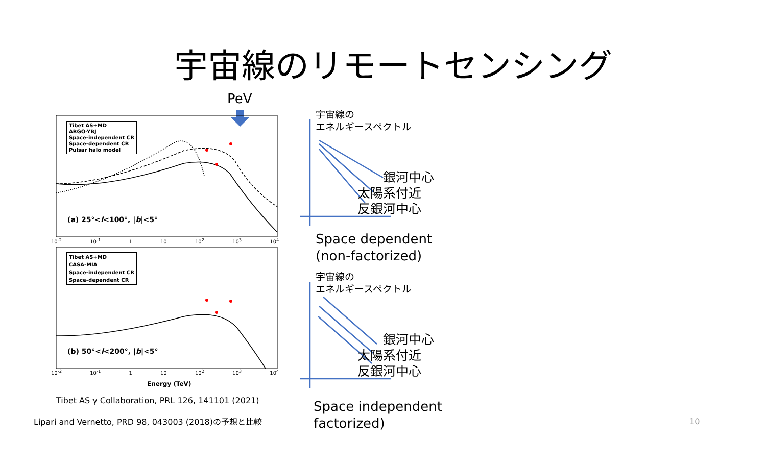宇宙線のリモートセンシング
PeV
Tibet AS+MD
ARGO-YBJ
Space-independent CR
Space-dependent CR
Pulsar halo model
(a) 25°<l<100°, |b|<5°
Tibet AS+MD
CASA-MIA
Space-independent CR
Space-dependent CR
(b) 50°<l<200°, |b|<5°
10<sup>-2</sup> 10<sup>-1</sup> 1 10 10<sup>2</sup> 10<sup>3</sup> 10<sup>4</sup>
10<sup>-2</sup> 10<sup>-1</sup> 1 10 10<sup>2</sup> 10<sup>3</sup> 10<sup>4</sup>
Energy (TeV)
Tibet AS γ Collaboration, PRL 126, 141101 (2021)
Lipari and Vernetto, PRD 98, 043003 (2018)の予想と比較
宇宙線の
エネルギースペクトル
　　銀河中心
太陽系付近
反銀河中心
Space dependent
(non-factorized)
宇宙線の
エネルギースペクトル
　　銀河中心
太陽系付近
反銀河中心
Space independent
factorized)
10